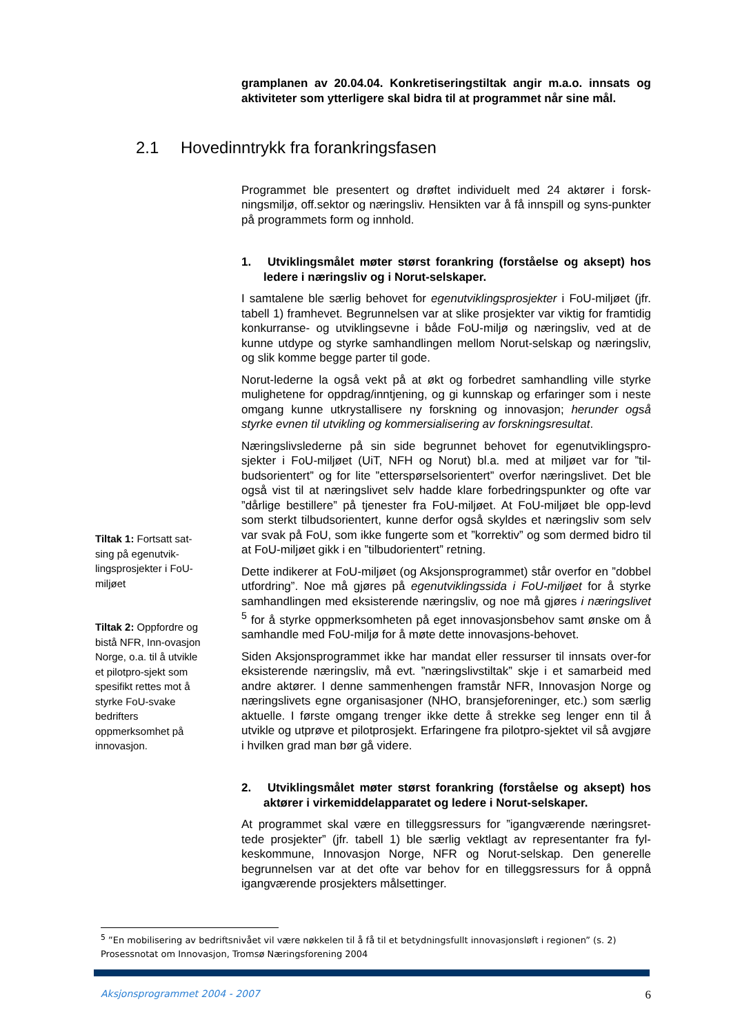gramplanen av 20.04.04. Konkretiseringstiltak angir m.a.o. innsats og aktiviteter som ytterligere skal bidra til at programmet når sine mål.
2.1 Hovedinntrykk fra forankringsfasen
Programmet ble presentert og drøftet individuelt med 24 aktører i forsk-ningsmiljø, off.sektor og næringsliv. Hensikten var å få innspill og syns-punkter på programmets form og innhold.
1. Utviklingsmålet møter størst forankring (forståelse og aksept) hos ledere i næringsliv og i Norut-selskaper.
I samtalene ble særlig behovet for egenutviklingsprosjekter i FoU-miljøet (jfr. tabell 1) framhevet. Begrunnelsen var at slike prosjekter var viktig for framtidig konkurranse- og utviklingsevne i både FoU-miljø og næringsliv, ved at de kunne utdype og styrke samhandlingen mellom Norut-selskap og næringsliv, og slik komme begge parter til gode.
Norut-lederne la også vekt på at økt og forbedret samhandling ville styrke mulighetene for oppdrag/inntjening, og gi kunnskap og erfaringer som i neste omgang kunne utkrystallisere ny forskning og innovasjon; herunder også styrke evnen til utvikling og kommersialisering av forskningsresultat.
Næringslivslederne på sin side begrunnet behovet for egenutviklingspro-sjekter i FoU-miljøet (UiT, NFH og Norut) bl.a. med at miljøet var for ”til-budsorientert” og for lite ”etterspørselsorientert” overfor næringslivet. Det ble også vist til at næringslivet selv hadde klare forbedringspunkter og ofte var ”dårlige bestillere” på tjenester fra FoU-miljøet. At FoU-miljøet ble opp-levd som sterkt tilbudsorientert, kunne derfor også skyldes et næringsliv som selv var svak på FoU, som ikke fungerte som et ”korrektiv” og som dermed bidro til at FoU-miljøet gikk i en ”tilbudorientert” retning.
Dette indikerer at FoU-miljøet (og Aksjonsprogrammet) står overfor en ”dobbel utfordring”. Noe må gjøres på egenutviklingssida i FoU-miljøet for å styrke samhandlingen med eksisterende næringsliv, og noe må gjøres i næringslivet <sup>5</sup> for å styrke oppmerksomheten på eget innovasjonsbehov samt ønske om å samhandle med FoU-miljø for å møte dette innovasjons-behovet.
Siden Aksjonsprogrammet ikke har mandat eller ressurser til innsats over-for eksisterende næringsliv, må evt. ”næringslivstiltak” skje i et samarbeid med andre aktører. I denne sammenhengen framstår NFR, Innovasjon Norge og næringslivets egne organisasjoner (NHO, bransjeforeninger, etc.) som særlig aktuelle. I første omgang trenger ikke dette å strekke seg lenger enn til å utvikle og utprøve et pilotprosjekt. Erfaringene fra pilotpro-sjektet vil så avgjøre i hvilken grad man bør gå videre.
2. Utviklingsmålet møter størst forankring (forståelse og aksept) hos aktører i virkemiddelapparatet og ledere i Norut-selskaper.
At programmet skal være en tilleggsressurs for ”igangværende næringsret-tede prosjekter” (jfr. tabell 1) ble særlig vektlagt av representanter fra fyl-keskommune, Innovasjon Norge, NFR og Norut-selskap. Den generelle begrunnelsen var at det ofte var behov for en tilleggsressurs for å oppnå igangværende prosjekters målsettinger.
Tiltak 1: Fortsatt sat-sing på egenutvik-lingsprosjekter i FoU-miljøet
Tiltak 2: Oppfordre og bistå NFR, Inn-ovasjon Norge, o.a. til å utvikle et pilotpro-sjekt som spesifikt rettes mot å styrke FoU-svake bedrifters oppmerksomhet på innovasjon.
<sup>5</sup> ”En mobilisering av bedriftsnivået vil være nøkkelen til å få til et betydningsfullt innovasjonsløft i regionen” (s. 2) Prosessnotat om Innovasjon, Tromsø Næringsforening 2004
Aksjonsprogrammet 2004 - 2007 6